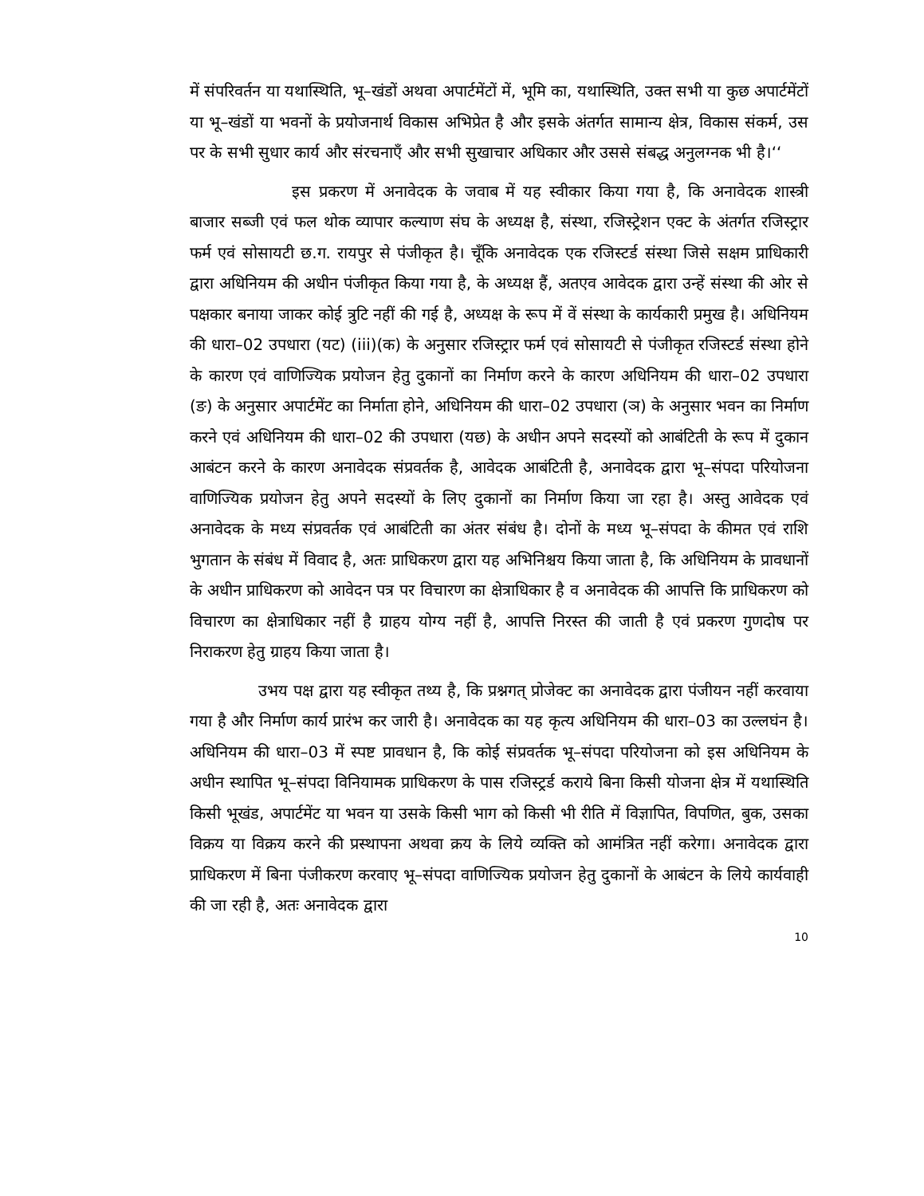में संपरिवर्तन या यथास्थिति, भू–खंडों अथवा अपार्टमेंटों में, भूमि का, यथास्थिति, उक्त सभी या कुछ अपार्टमेंटों या भू–खंडों या भवनों के प्रयोजनार्थ विकास अभिप्रेत है और इसके अंतर्गत सामान्य क्षेत्र, विकास संकर्म, उस पर के सभी सुधार कार्य और संरचनाएँ और सभी सुखाचार अधिकार और उससे संबद्ध अनुलग्नक भी है।‘‘
इस प्रकरण में अनावेदक के जवाब में यह स्वीकार किया गया है, कि अनावेदक शास्त्री बाजार सब्जी एवं फल थोक व्यापार कल्याण संघ के अध्यक्ष है, संस्था, रजिस्ट्रेशन एक्ट के अंतर्गत रजिस्ट्रार फर्म एवं सोसायटी छ.ग. रायपुर से पंजीकृत है। चूँकि अनावेदक एक रजिस्टर्ड संस्था जिसे सक्षम प्राधिकारी द्वारा अधिनियम की अधीन पंजीकृत किया गया है, के अध्यक्ष हैं, अतएव आवेदक द्वारा उन्हें संस्था की ओर से पक्षकार बनाया जाकर कोई त्रुटि नहीं की गई है, अध्यक्ष के रूप में वें संस्था के कार्यकारी प्रमुख है। अधिनियम की धारा–02 उपधारा (यट) (iii)(क) के अनुसार रजिस्ट्रार फर्म एवं सोसायटी से पंजीकृत रजिस्टर्ड संस्था होने के कारण एवं वाणिज्यिक प्रयोजन हेतु दुकानों का निर्माण करने के कारण अधिनियम की धारा–02 उपधारा (ङ) के अनुसार अपार्टमेंट का निर्माता होने, अधिनियम की धारा–02 उपधारा (ञ) के अनुसार भवन का निर्माण करने एवं अधिनियम की धारा–02 की उपधारा (यछ) के अधीन अपने सदस्यों को आबंटिती के रूप में दुकान आबंटन करने के कारण अनावेदक संप्रवर्तक है, आवेदक आबंटिती है, अनावेदक द्वारा भू–संपदा परियोजना वाणिज्यिक प्रयोजन हेतु अपने सदस्यों के लिए दुकानों का निर्माण किया जा रहा है। अस्तु आवेदक एवं अनावेदक के मध्य संप्रवर्तक एवं आबंटिती का अंतर संबंध है। दोनों के मध्य भू–संपदा के कीमत एवं राशि भुगतान के संबंध में विवाद है, अतः प्राधिकरण द्वारा यह अभिनिश्चय किया जाता है, कि अधिनियम के प्रावधानों के अधीन प्राधिकरण को आवेदन पत्र पर विचारण का क्षेत्राधिकार है व अनावेदक की आपत्ति कि प्राधिकरण को विचारण का क्षेत्राधिकार नहीं है ग्राहय योग्य नहीं है, आपत्ति निरस्त की जाती है एवं प्रकरण गुणदोष पर निराकरण हेतु ग्राहय किया जाता है।
उभय पक्ष द्वारा यह स्वीकृत तथ्य है, कि प्रश्नगत् प्रोजेक्ट का अनावेदक द्वारा पंजीयन नहीं करवाया गया है और निर्माण कार्य प्रारंभ कर जारी है। अनावेदक का यह कृत्य अधिनियम की धारा–03 का उल्लघंन है। अधिनियम की धारा–03 में स्पष्ट प्रावधान है, कि कोई संप्रवर्तक भू–संपदा परियोजना को इस अधिनियम के अधीन स्थापित भू–संपदा विनियामक प्राधिकरण के पास रजिस्ट्रर्ड कराये बिना किसी योजना क्षेत्र में यथास्थिति किसी भूखंड, अपार्टमेंट या भवन या उसके किसी भाग को किसी भी रीति में विज्ञापित, विपणित, बुक, उसका विक्रय या विक्रय करने की प्रस्थापना अथवा क्रय के लिये व्यक्ति को आमंत्रित नहीं करेगा। अनावेदक द्वारा प्राधिकरण में बिना पंजीकरण करवाए भू–संपदा वाणिज्यिक प्रयोजन हेतु दुकानों के आबंटन के लिये कार्यवाही की जा रही है, अतः अनावेदक द्वारा
10